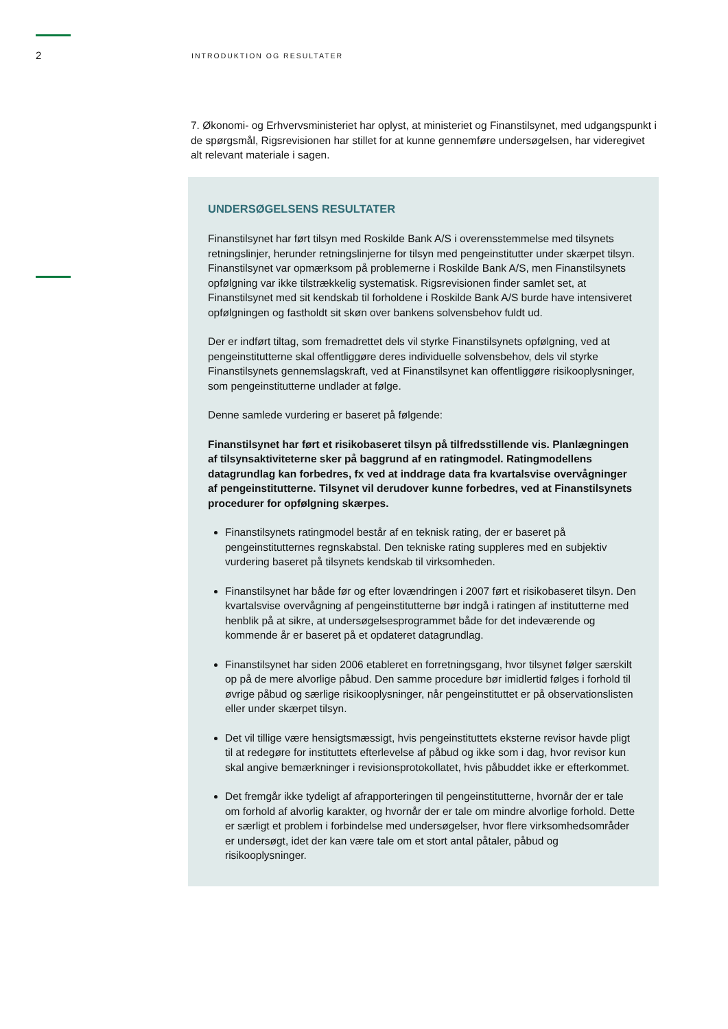2
INTRODUKTION OG RESULTATER
7. Økonomi- og Erhvervsministeriet har oplyst, at ministeriet og Finanstilsynet, med udgangspunkt i de spørgsmål, Rigsrevisionen har stillet for at kunne gennemføre undersøgelsen, har videregivet alt relevant materiale i sagen.
UNDERSØGELSENS RESULTATER
Finanstilsynet har ført tilsyn med Roskilde Bank A/S i overensstemmelse med tilsynets retningslinjer, herunder retningslinjerne for tilsyn med pengeinstitutter under skærpet tilsyn. Finanstilsynet var opmærksom på problemerne i Roskilde Bank A/S, men Finanstilsynets opfølgning var ikke tilstrækkelig systematisk. Rigsrevisionen finder samlet set, at Finanstilsynet med sit kendskab til forholdene i Roskilde Bank A/S burde have intensiveret opfølgningen og fastholdt sit skøn over bankens solvensbehov fuldt ud.
Der er indført tiltag, som fremadrettet dels vil styrke Finanstilsynets opfølgning, ved at pengeinstitutterne skal offentliggøre deres individuelle solvensbehov, dels vil styrke Finanstilsynets gennemslagskraft, ved at Finanstilsynet kan offentliggøre risikooplysninger, som pengeinstitutterne undlader at følge.
Denne samlede vurdering er baseret på følgende:
Finanstilsynet har ført et risikobaseret tilsyn på tilfredsstillende vis. Planlægningen af tilsynsaktiviteterne sker på baggrund af en ratingmodel. Ratingmodellens datagrundlag kan forbedres, fx ved at inddrage data fra kvartalsvise overvågninger af pengeinstitutterne. Tilsynet vil derudover kunne forbedres, ved at Finanstilsynets procedurer for opfølgning skærpes.
Finanstilsynets ratingmodel består af en teknisk rating, der er baseret på pengeinstitutternes regnskabstal. Den tekniske rating suppleres med en subjektiv vurdering baseret på tilsynets kendskab til virksomheden.
Finanstilsynet har både før og efter lovændringen i 2007 ført et risikobaseret tilsyn. Den kvartalsvise overvågning af pengeinstitutterne bør indgå i ratingen af institutterne med henblik på at sikre, at undersøgelsesprogrammet både for det indeværende og kommende år er baseret på et opdateret datagrundlag.
Finanstilsynet har siden 2006 etableret en forretningsgang, hvor tilsynet følger særskilt op på de mere alvorlige påbud. Den samme procedure bør imidlertid følges i forhold til øvrige påbud og særlige risikooplysninger, når pengeinstituttet er på observationslisten eller under skærpet tilsyn.
Det vil tillige være hensigtsmæssigt, hvis pengeinstituttets eksterne revisor havde pligt til at redegøre for instituttets efterlevelse af påbud og ikke som i dag, hvor revisor kun skal angive bemærkninger i revisionsprotokollatet, hvis påbuddet ikke er efterkommet.
Det fremgår ikke tydeligt af afrapporteringen til pengeinstitutterne, hvornår der er tale om forhold af alvorlig karakter, og hvornår der er tale om mindre alvorlige forhold. Dette er særligt et problem i forbindelse med undersøgelser, hvor flere virksomhedsområder er undersøgt, idet der kan være tale om et stort antal påtaler, påbud og risikooplysninger.